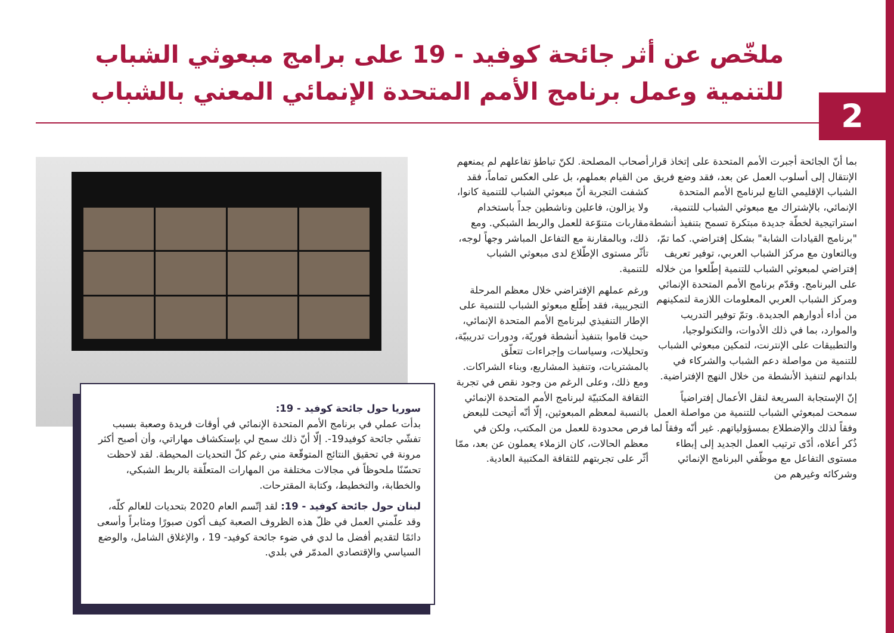2
ملخّص عن أثر جائحة كوفيد - 19 على برامج مبعوثي الشباب للتنمية وعمل برنامج الأمم المتحدة الإنمائي المعني بالشباب
بما أنّ الجائحة أجبرت الأمم المتحدة على إتخاذ قرار الإنتقال إلى أسلوب العمل عن بعد، فقد وضع فريق الشباب الإقليمي التابع لبرنامج الأمم المتحدة الإنمائي، بالإشتراك مع مبعوثي الشباب للتنمية، استراتيجية لخطّة جديدة مبتكرة تسمح بتنفيذ أنشطة "برنامج القيادات الشابة" بشكل إفتراضي. كما تمّ، وبالتعاون مع مركز الشباب العربي، توفير تعريف إفتراضي لمبعوثي الشباب للتنمية إطّلعوا من خلاله على البرنامج. وقدّم برنامج الأمم المتحدة الإنمائي ومركز الشباب العربي المعلومات اللازمة لتمكينهم من أداء أدوارهم الجديدة. وتمّ توفير التدريب والموارد، بما في ذلك الأدوات، والتكنولوجيا، والتطبيقات على الإنترنت، لتمكين مبعوثي الشباب للتنمية من مواصلة دعم الشباب والشركاء في بلدانهم لتنفيذ الأنشطة من خلال النهج الإفتراضية.
إنّ الإستجابة السريعة لنقل الأعمال إفتراضياً سمحت لمبعوثي الشباب للتنمية من مواصلة العمل وفقاً لذلك والإضطلاع بمسؤولياتهم. غير أنّه وفقاً لما ذُكر أعلاه، أدّى ترتيب العمل الجديد إلى إبطاء مستوى التفاعل مع موظّفي البرنامج الإنمائي وشركائه وغيرهم من
أصحاب المصلحة. لكنّ تباطؤ تفاعلهم لم يمنعهم من القيام بعملهم، بل على العكس تماماً، فقد كشفت التجربة أنّ مبعوثي الشباب للتنمية كانوا، ولا يزالون، فاعلين وناشطين جداً باستخدام مقاربات متنوّعة للعمل والربط الشبكي. ومع ذلك، وبالمقارنة مع التفاعل المباشر وجهاً لوجه، تأثّر مستوى الإطّلاع لدى مبعوثي الشباب للتنمية.
ورغم عملهم الإفتراضي خلال معظم المرحلة التجريبية، فقد إطّلع مبعوثو الشباب للتنمية على الإطار التنفيذي لبرنامج الأمم المتحدة الإنمائي، حيث قاموا بتنفيذ أنشطة فوريّة، ودورات تدريبيّة، وتحليلات، وسياسات وإجراءات تتعلّق بالمشتريات، وتنفيذ المشاريع، وبناء الشراكات. ومع ذلك، وعلى الرغم من وجود نقص في تجربة الثقافة المكتبيّة لبرنامج الأمم المتحدة الإنمائي بالنسبة لمعظم المبعوثين، إلّا أنّه أتيحت للبعض فرص محدودة للعمل من المكتب، ولكن في معظم الحالات، كان الزملاء يعملون عن بعد، ممّا أثّر على تجربتهم للثقافة المكتبية العادية.
سوريا حول جائحة كوفيد - 19:
بدأت عملي في برنامج الأمم المتحدة الإنمائي في أوقات فريدة وصعبة بسبب تفشّي جائحة كوفيد19-. إلّا أنّ ذلك سمح لي بإستكشاف مهاراتي، وأن أصبح أكثر مرونة في تحقيق النتائج المتوقّعة مني رغم كلّ التحديات المحيطة. لقد لاحظت تحسّنًا ملحوظاً في مجالات مختلفة من المهارات المتعلّقة بالربط الشبكي، والخطابة، والتخطيط، وكتابة المقترحات.
لبنان حول جائحة كوفيد - 19: لقد إتّسم العام 2020 بتحديات للعالم كلّه، وقد علّمني العمل في ظلّ هذه الظروف الصعبة كيف أكون صبورًا ومثابراً وأسعى دائمًا لتقديم أفضل ما لدي في ضوء جائحة كوفيد- 19 ، والإغلاق الشامل، والوضع السياسي والإقتصادي المدمّر في بلدي.